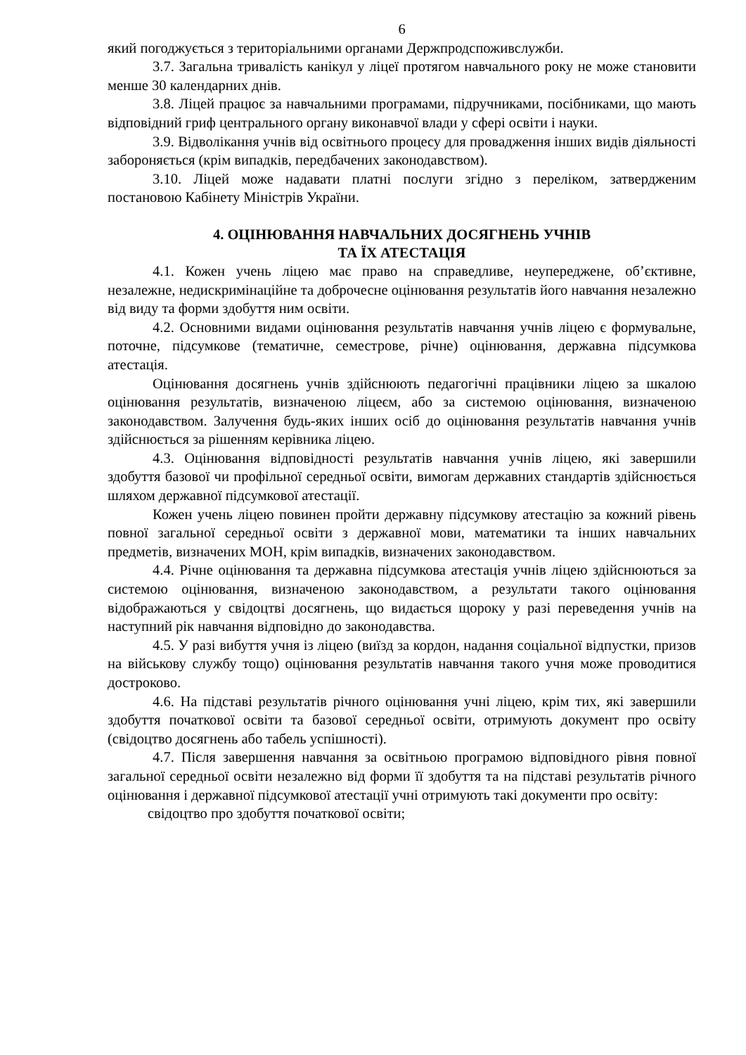6
який погоджується з територіальними органами Держпродспоживслужби.
3.7. Загальна тривалість канікул у ліцеї протягом навчального року не може становити менше 30 календарних днів.
3.8. Ліцей працює за навчальними програмами, підручниками, посібниками, що мають відповідний гриф центрального органу виконавчої влади у сфері освіти і науки.
3.9. Відволікання учнів від освітнього процесу для провадження інших видів діяльності забороняється (крім випадків, передбачених законодавством).
3.10. Ліцей може надавати платні послуги згідно з переліком, затвердженим постановою Кабінету Міністрів України.
4. ОЦІНЮВАННЯ НАВЧАЛЬНИХ ДОСЯГНЕНЬ УЧНІВ
ТА ЇХ АТЕСТАЦІЯ
4.1. Кожен учень ліцею має право на справедливе, неупереджене, об’єктивне, незалежне, недискримінаційне та доброчесне оцінювання результатів його навчання незалежно від виду та форми здобуття ним освіти.
4.2. Основними видами оцінювання результатів навчання учнів ліцею є формувальне, поточне, підсумкове (тематичне, семестрове, річне) оцінювання, державна підсумкова атестація.
Оцінювання досягнень учнів здійснюють педагогічні працівники ліцею за шкалою оцінювання результатів, визначеною ліцеєм, або за системою оцінювання, визначеною законодавством. Залучення будь-яких інших осіб до оцінювання результатів навчання учнів здійснюється за рішенням керівника ліцею.
4.3. Оцінювання відповідності результатів навчання учнів ліцею, які завершили здобуття базової чи профільної середньої освіти, вимогам державних стандартів здійснюється шляхом державної підсумкової атестації.
Кожен учень ліцею повинен пройти державну підсумкову атестацію за кожний рівень повної загальної середньої освіти з державної мови, математики та інших навчальних предметів, визначених МОН, крім випадків, визначених законодавством.
4.4. Річне оцінювання та державна підсумкова атестація учнів ліцею здійснюються за системою оцінювання, визначеною законодавством, а результати такого оцінювання відображаються у свідоцтві досягнень, що видається щороку у разі переведення учнів на наступний рік навчання відповідно до законодавства.
4.5. У разі вибуття учня із ліцею (виїзд за кордон, надання соціальної відпустки, призов на військову службу тощо) оцінювання результатів навчання такого учня може проводитися достроково.
4.6. На підставі результатів річного оцінювання учні ліцею, крім тих, які завершили здобуття початкової освіти та базової середньої освіти, отримують документ про освіту (свідоцтво досягнень або табель успішності).
4.7. Після завершення навчання за освітньою програмою відповідного рівня повної загальної середньої освіти незалежно від форми її здобуття та на підставі результатів річного оцінювання і державної підсумкової атестації учні отримують такі документи про освіту:
свідоцтво про здобуття початкової освіти;